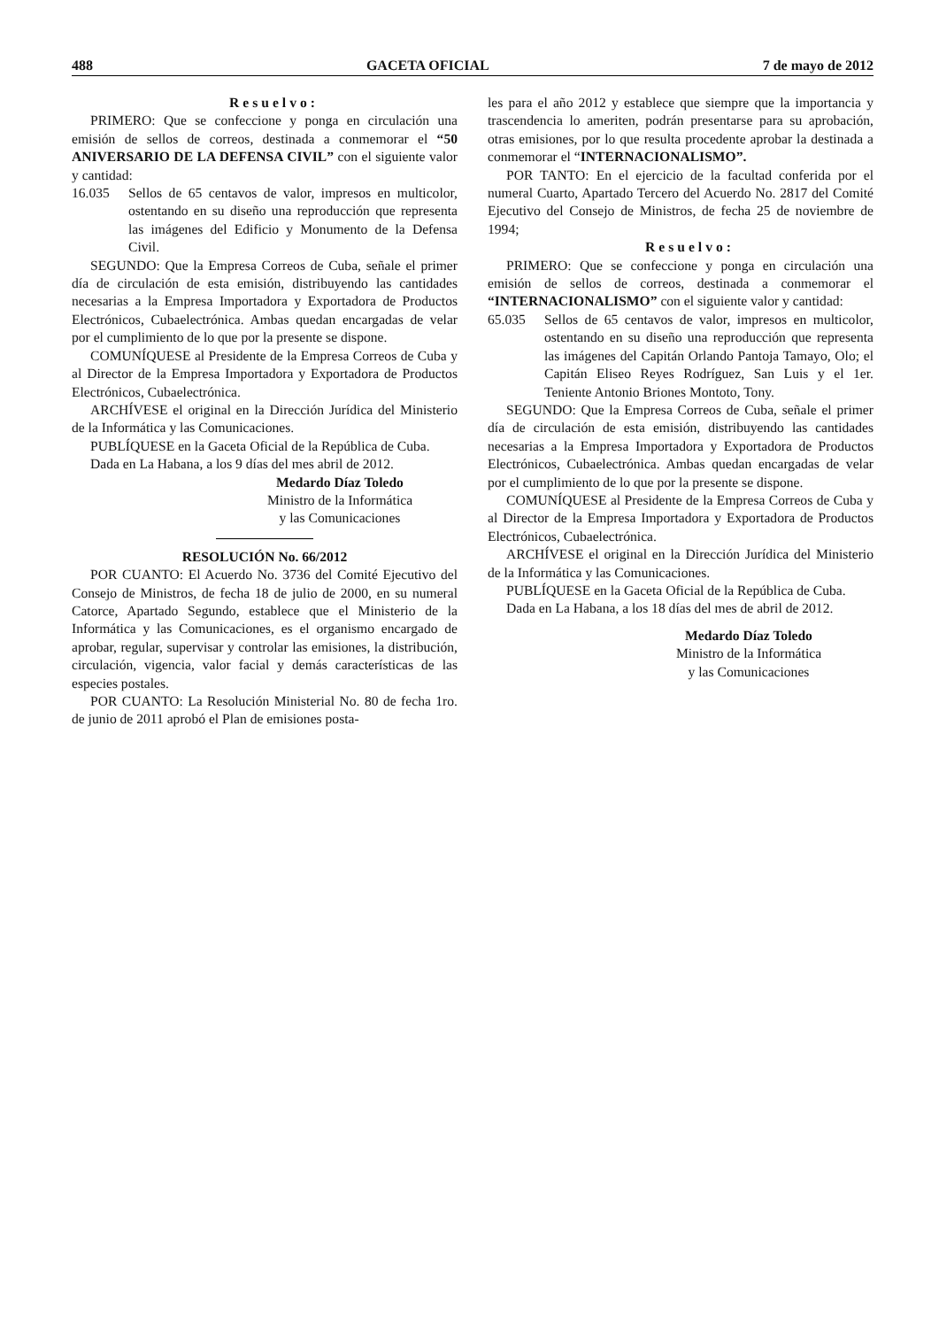488 GACETA OFICIAL 7 de mayo de 2012
Resuelvo:
PRIMERO: Que se confeccione y ponga en circulación una emisión de sellos de correos, destinada a conmemorar el “50 ANIVERSARIO DE LA DEFENSA CIVIL” con el siguiente valor y cantidad:
16.035 Sellos de 65 centavos de valor, impresos en multicolor, ostentando en su diseño una reproducción que representa las imágenes del Edificio y Monumento de la Defensa Civil.
SEGUNDO: Que la Empresa Correos de Cuba, señale el primer día de circulación de esta emisión, distribuyendo las cantidades necesarias a la Empresa Importadora y Exportadora de Productos Electrónicos, Cubaelectrónica. Ambas quedan encargadas de velar por el cumplimiento de lo que por la presente se dispone.
COMUNÍQUESE al Presidente de la Empresa Correos de Cuba y al Director de la Empresa Importadora y Exportadora de Productos Electrónicos, Cubaelectrónica.
ARCHÍVESE el original en la Dirección Jurídica del Ministerio de la Informática y las Comunicaciones.
PUBLÍQUESE en la Gaceta Oficial de la República de Cuba.
Dada en La Habana, a los 9 días del mes abril de 2012.
Medardo Díaz Toledo
Ministro de la Informática
y las Comunicaciones
RESOLUCIÓN No. 66/2012
POR CUANTO: El Acuerdo No. 3736 del Comité Ejecutivo del Consejo de Ministros, de fecha 18 de julio de 2000, en su numeral Catorce, Apartado Segundo, establece que el Ministerio de la Informática y las Comunicaciones, es el organismo encargado de aprobar, regular, supervisar y controlar las emisiones, la distribución, circulación, vigencia, valor facial y demás características de las especies postales.
POR CUANTO: La Resolución Ministerial No. 80 de fecha 1ro. de junio de 2011 aprobó el Plan de emisiones posta-
les para el año 2012 y establece que siempre que la importancia y trascendencia lo ameriten, podrán presentarse para su aprobación, otras emisiones, por lo que resulta procedente aprobar la destinada a conmemorar el “INTERNACIONALISMO”.
POR TANTO: En el ejercicio de la facultad conferida por el numeral Cuarto, Apartado Tercero del Acuerdo No. 2817 del Comité Ejecutivo del Consejo de Ministros, de fecha 25 de noviembre de 1994;
Resuelvo:
PRIMERO: Que se confeccione y ponga en circulación una emisión de sellos de correos, destinada a conmemorar el “INTERNACIONALISMO” con el siguiente valor y cantidad:
65.035 Sellos de 65 centavos de valor, impresos en multicolor, ostentando en su diseño una reproducción que representa las imágenes del Capitán Orlando Pantoja Tamayo, Olo; el Capitán Eliseo Reyes Rodríguez, San Luis y el 1er. Teniente Antonio Briones Montoto, Tony.
SEGUNDO: Que la Empresa Correos de Cuba, señale el primer día de circulación de esta emisión, distribuyendo las cantidades necesarias a la Empresa Importadora y Exportadora de Productos Electrónicos, Cubaelectrónica. Ambas quedan encargadas de velar por el cumplimiento de lo que por la presente se dispone.
COMUNÍQUESE al Presidente de la Empresa Correos de Cuba y al Director de la Empresa Importadora y Exportadora de Productos Electrónicos, Cubaelectrónica.
ARCHÍVESE el original en la Dirección Jurídica del Ministerio de la Informática y las Comunicaciones.
PUBLÍQUESE en la Gaceta Oficial de la República de Cuba.
Dada en La Habana, a los 18 días del mes de abril de 2012.
Medardo Díaz Toledo
Ministro de la Informática
y las Comunicaciones